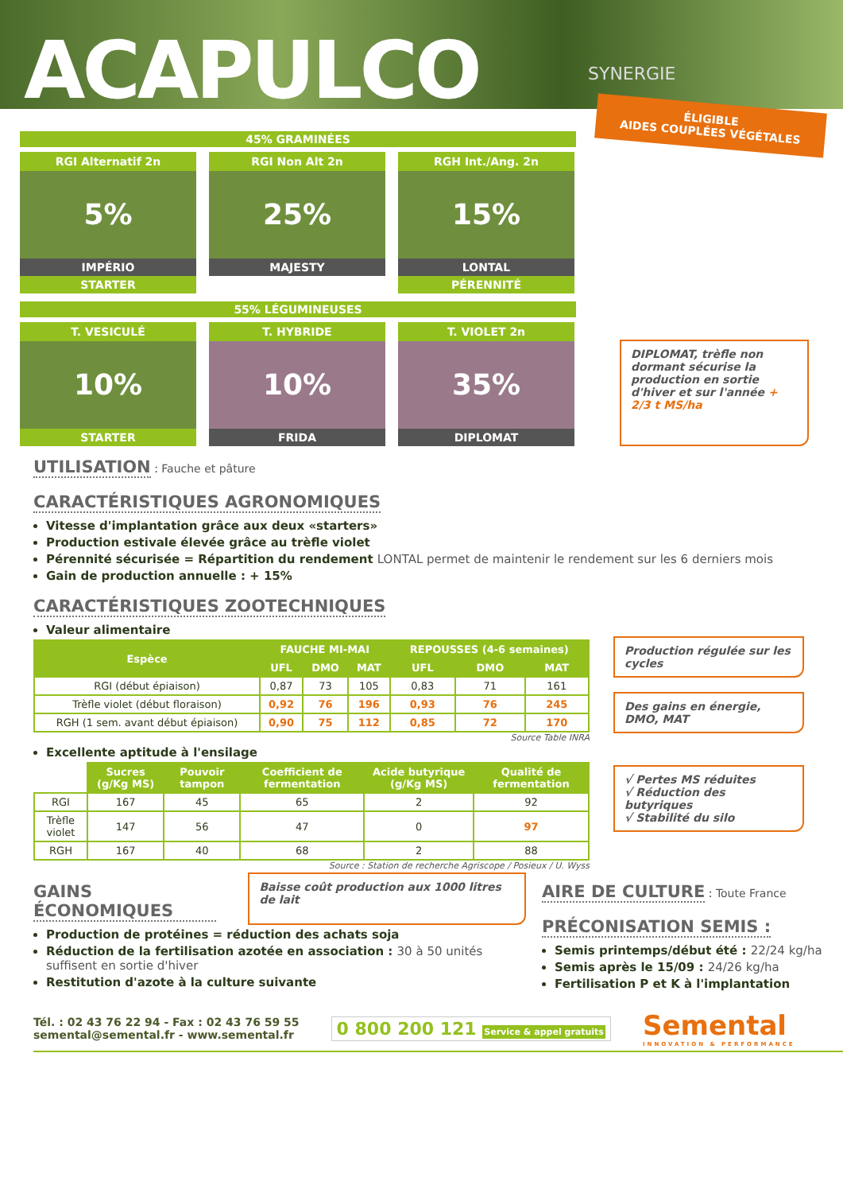ACAPULCO
SYNERGIE
ÉLIGIBLE
AIDES COUPLÉES VÉGÉTALES
45% GRAMINÉES
RGI Alternatif 2n
5%
IMPÉRIO
STARTER
RGI Non Alt 2n
25%
MAJESTY
RGH Int./Ang. 2n
15%
LONTAL
PÉRENNITÉ
55% LÉGUMINEUSES
T. VESICULÉ
10%
STARTER
T. HYBRIDE
10%
FRIDA
T. VIOLET 2n
35%
DIPLOMAT
DIPLOMAT, trèfle non dormant sécurise la production en sortie d'hiver et sur l'année + 2/3 t MS/ha
UTILISATION
: Fauche et pâture
CARACTÉRISTIQUES AGRONOMIQUES
Vitesse d'implantation grâce aux deux «starters»
Production estivale élevée grâce au trèfle violet
Pérennité sécurisée = Répartition du rendement LONTAL permet de maintenir le rendement sur les 6 derniers mois
Gain de production annuelle : + 15%
CARACTÉRISTIQUES ZOOTECHNIQUES
Valeur alimentaire
| Espèce | FAUCHE MI-MAI | | | REPOUSSES (4-6 semaines) | | |
| --- | --- | --- | --- | --- | --- | --- |
| | UFL | DMO | MAT | UFL | DMO | MAT |
| RGI (début épiaison) | 0,87 | 73 | 105 | 0,83 | 71 | 161 |
| Trèfle violet (début floraison) | 0,92 | 76 | 196 | 0,93 | 76 | 245 |
| RGH (1 sem. avant début épiaison) | 0,90 | 75 | 112 | 0,85 | 72 | 170 |
Source Table INRA
Excellente aptitude à l'ensilage
| | Sucres (g/Kg MS) | Pouvoir tampon | Coefficient de fermentation | Acide butyrique (g/Kg MS) | Qualité de fermentation |
| RGI | 167 | 45 | 65 | 2 | 92 |
| Trèfle violet | 147 | 56 | 47 | 0 | 97 |
| RGH | 167 | 40 | 68 | 2 | 88 |
Source : Station de recherche Agriscope / Posieux / U. Wyss
Production régulée sur les cycles
Des gains en énergie, DMO, MAT
√ Pertes MS réduites
√ Réduction des butyriques
√ Stabilité du silo
GAINS ÉCONOMIQUES
Baisse coût production aux 1000 litres de lait
Production de protéines = réduction des achats soja
Réduction de la fertilisation azotée en association : 30 à 50 unités suffisent en sortie d'hiver
Restitution d'azote à la culture suivante
AIRE DE CULTURE
: Toute France
PRÉCONISATION SEMIS :
Semis printemps/début été : 22/24 kg/ha
Semis après le 15/09 : 24/26 kg/ha
Fertilisation P et K à l'implantation
Tél. : 02 43 76 22 94 - Fax : 02 43 76 59 55
semental@semental.fr - www.semental.fr
0 800 200 121 Service & appel gratuits
Semental
INNOVATION & PERFORMANCE